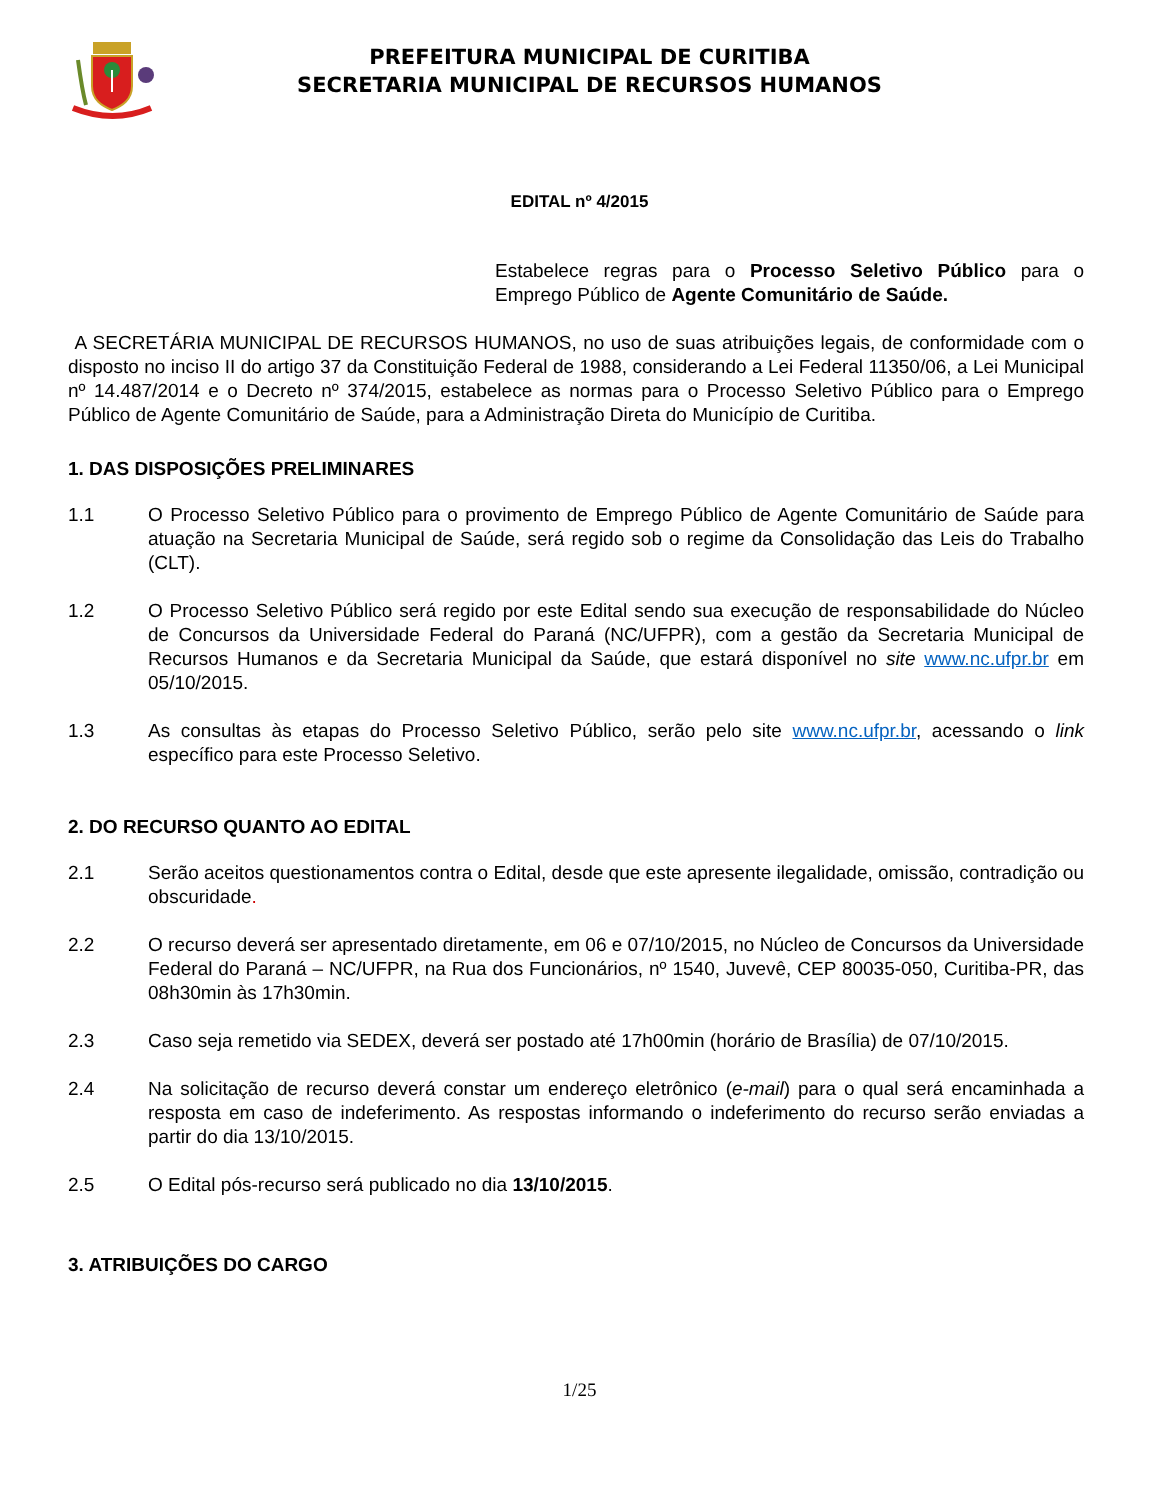PREFEITURA MUNICIPAL DE CURITIBA
SECRETARIA MUNICIPAL DE RECURSOS HUMANOS
EDITAL nº 4/2015
Estabelece regras para o Processo Seletivo Público para o Emprego Público de Agente Comunitário de Saúde.
A SECRETÁRIA MUNICIPAL DE RECURSOS HUMANOS, no uso de suas atribuições legais, de conformidade com o disposto no inciso II do artigo 37 da Constituição Federal de 1988, considerando a Lei Federal 11350/06, a Lei Municipal nº 14.487/2014 e o Decreto nº 374/2015, estabelece as normas para o Processo Seletivo Público para o Emprego Público de Agente Comunitário de Saúde, para a Administração Direta do Município de Curitiba.
1. DAS DISPOSIÇÕES PRELIMINARES
1.1 O Processo Seletivo Público para o provimento de Emprego Público de Agente Comunitário de Saúde para atuação na Secretaria Municipal de Saúde, será regido sob o regime da Consolidação das Leis do Trabalho (CLT).
1.2 O Processo Seletivo Público será regido por este Edital sendo sua execução de responsabilidade do Núcleo de Concursos da Universidade Federal do Paraná (NC/UFPR), com a gestão da Secretaria Municipal de Recursos Humanos e da Secretaria Municipal da Saúde, que estará disponível no site www.nc.ufpr.br em 05/10/2015.
1.3 As consultas às etapas do Processo Seletivo Público, serão pelo site www.nc.ufpr.br, acessando o link específico para este Processo Seletivo.
2. DO RECURSO QUANTO AO EDITAL
2.1 Serão aceitos questionamentos contra o Edital, desde que este apresente ilegalidade, omissão, contradição ou obscuridade.
2.2 O recurso deverá ser apresentado diretamente, em 06 e 07/10/2015, no Núcleo de Concursos da Universidade Federal do Paraná – NC/UFPR, na Rua dos Funcionários, nº 1540, Juvevê, CEP 80035-050, Curitiba-PR, das 08h30min às 17h30min.
2.3 Caso seja remetido via SEDEX, deverá ser postado até 17h00min (horário de Brasília) de 07/10/2015.
2.4 Na solicitação de recurso deverá constar um endereço eletrônico (e-mail) para o qual será encaminhada a resposta em caso de indeferimento. As respostas informando o indeferimento do recurso serão enviadas a partir do dia 13/10/2015.
2.5 O Edital pós-recurso será publicado no dia 13/10/2015.
3. ATRIBUIÇÕES DO CARGO
1/25